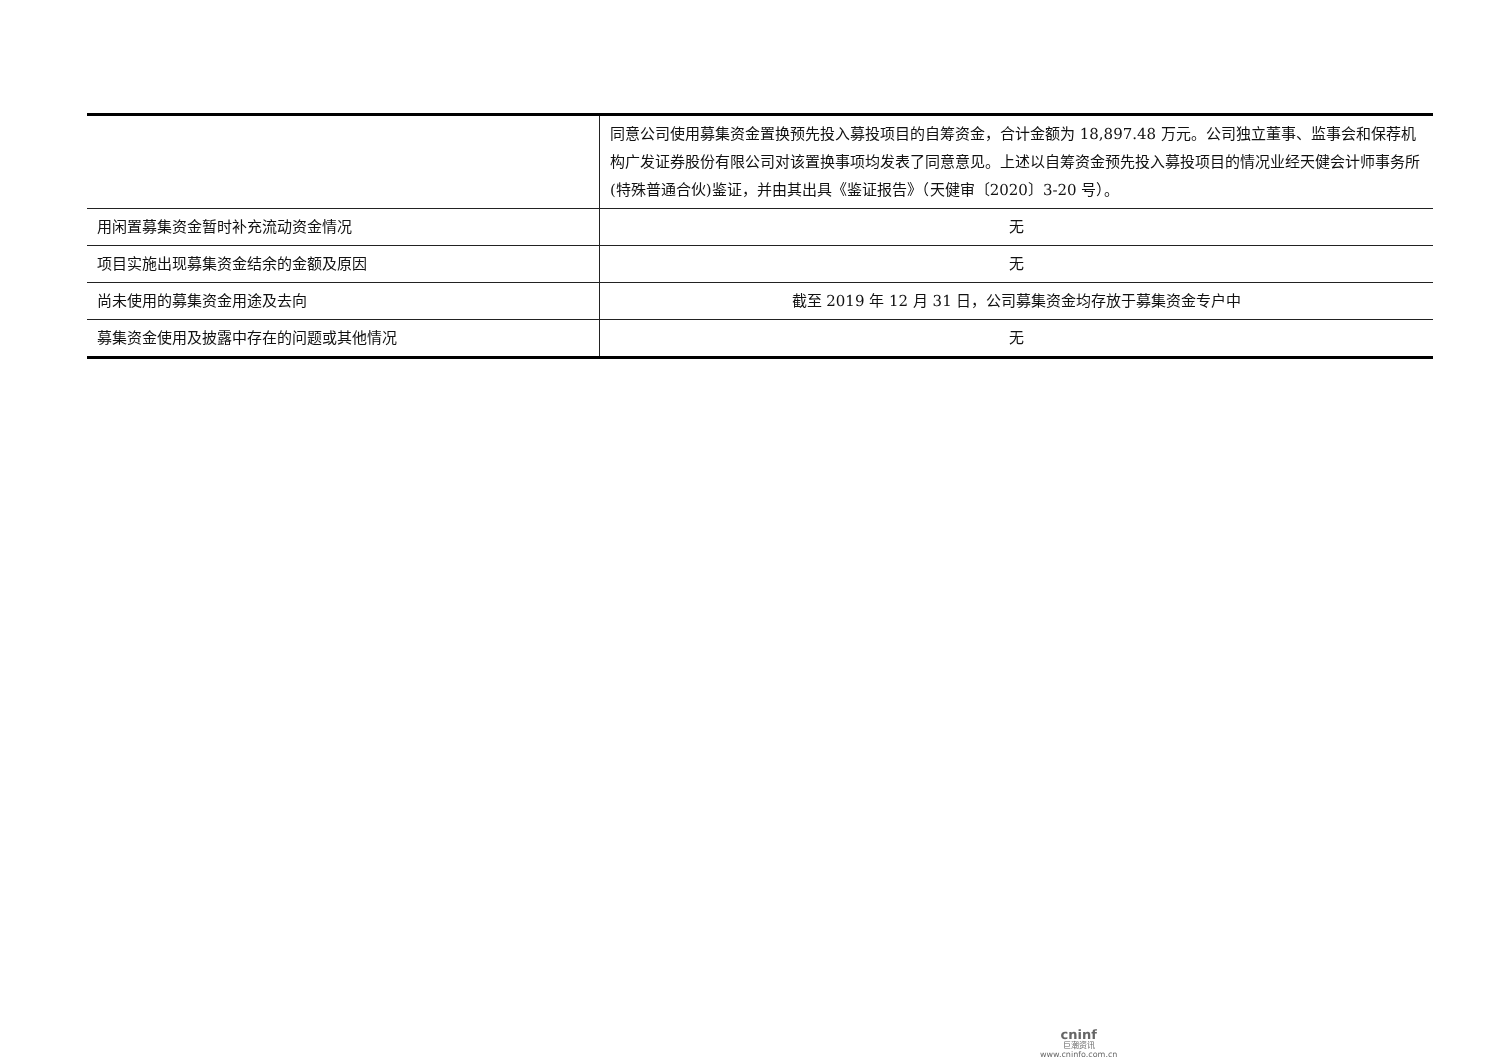| | 同意公司使用募集资金置换预先投入募投项目的自筹资金，合计金额为 18,897.48 万元。公司独立董事、监事会和保荐机构广发证券股份有限公司对该置换事项均发表了同意意见。上述以自筹资金预先投入募投项目的情况业经天健会计师事务所(特殊普通合伙)鉴证，并由其出具《鉴证报告》（天健审〔2020〕3-20 号）。 |
| 用闲置募集资金暂时补充流动资金情况 | 无 |
| 项目实施出现募集资金结余的金额及原因 | 无 |
| 尚未使用的募集资金用途及去向 | 截至 2019 年 12 月 31 日，公司募集资金均存放于募集资金专户中 |
| 募集资金使用及披露中存在的问题或其他情况 | 无 |
cninf
巨潮资讯
www.cninfo.com.cn